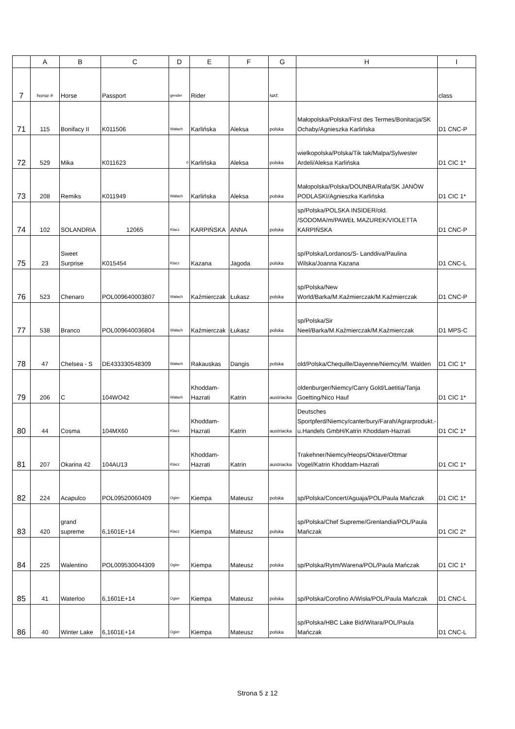| | A | B | C | D | E | F | G | H | I |
| --- | --- | --- | --- | --- | --- | --- | --- | --- | --- |
| 7 | horse # | Horse | Passport | gender | Rider | | NAT. | | class |
| 71 | 115 | Bonifacy II | K011506 | Wałach | Karlińska | Aleksa | polska | Małopolska/Polska/First des Termes/Bonitacja/SK Ochaby/Agnieszka Karlińska | D1 CNC-P |
| 72 | 529 | Mika | K011623 | 0 | Karlińska | Aleksa | polska | wielkopolska/Polska/Tik tak/Malpa/Sylwester Ardeli/Aleksa Karlińska | D1 CIC 1* |
| 73 | 208 | Remiks | K011949 | Wałach | Karlińska | Aleksa | polska | Małopolska/Polska/DOUNBA/Rafa/SK JANÓW PODLASKI/Agnieszka Karlińska | D1 CIC 1* |
| 74 | 102 | SOLANDRIA | 12065 | Klacz | KARPIŃSKA | ANNA | polska | sp/Polska/POLSKA INSIDER/old. /SODOMA/m/PAWEŁ MAZUREK/VIOLETTA KARPIŃSKA | D1 CNC-P |
| 75 | 23 | Sweet Surprise | K015454 | Klacz | Kazana | Jagoda | polska | sp/Polska/Lordanos/S- Landdiva/Paulina Wilska/Joanna Kazana | D1 CNC-L |
| 76 | 523 | Chenaro | POL009640003807 | Wałach | Kaźmierczak | Łukasz | polska | sp/Polska/New World/Barka/M.Kaźmierczak/M.Kaźmierczak | D1 CNC-P |
| 77 | 538 | Branco | POL009640036804 | Wałach | Kaźmierczak | Łukasz | polska | sp/Polska/Sir Neel/Barka/M.Kaźmierczak/M.Kaźmierczak | D1 MPS-C |
| 78 | 47 | Chelsea - S | DE433330548309 | Wałach | Rakauskas | Dangis | polska | old/Polska/Chequille/Dayenne/Niemcy/M. Walden | D1 CIC 1* |
| 79 | 206 | C | 104WO42 | Wałach | Khoddam-Hazrati | Katrin | austriacka | oldenburger/Niemcy/Carry Gold/Laetitia/Tanja Goetting/Nico Hauf | D1 CIC 1* |
| 80 | 44 | Cosma | 104MX60 | Klacz | Khoddam-Hazrati | Katrin | austriacka | Deutsches Sportpferd/Niemcy/canterbury/Farah/Agrarprodukt.-u.Handels GmbH/Katrin Khoddam-Hazrati | D1 CIC 1* |
| 81 | 207 | Okarina 42 | 104AU13 | Klacz | Khoddam-Hazrati | Katrin | austriacka | Trakehner/Niemcy/Heops/Oktave/Ottmar Vogel/Katrin Khoddam-Hazrati | D1 CIC 1* |
| 82 | 224 | Acapulco | POL09520060409 | Ogier | Kiempa | Mateusz | polska | sp/Polska/Concert/Aguaja/POL/Paula Mańczak | D1 CIC 1* |
| 83 | 420 | grand supreme | 6,1601E+14 | Klacz | Kiempa | Mateusz | polska | sp/Polska/Chef Supreme/Grenlandia/POL/Paula Mańczak | D1 CIC 2* |
| 84 | 225 | Walentino | POL009530044309 | Ogier | Kiempa | Mateusz | polska | sp/Polska/Rytm/Warena/POL/Paula Mańczak | D1 CIC 1* |
| 85 | 41 | Waterloo | 6,1601E+14 | Ogier | Kiempa | Mateusz | polska | sp/Polska/Corofino A/Wisła/POL/Paula Mańczak | D1 CNC-L |
| 86 | 40 | Winter Lake | 6,1601E+14 | Ogier | Kiempa | Mateusz | polska | sp/Polska/HBC Lake Bid/Witara/POL/Paula Mańczak | D1 CNC-L |
Strona 5 z 12